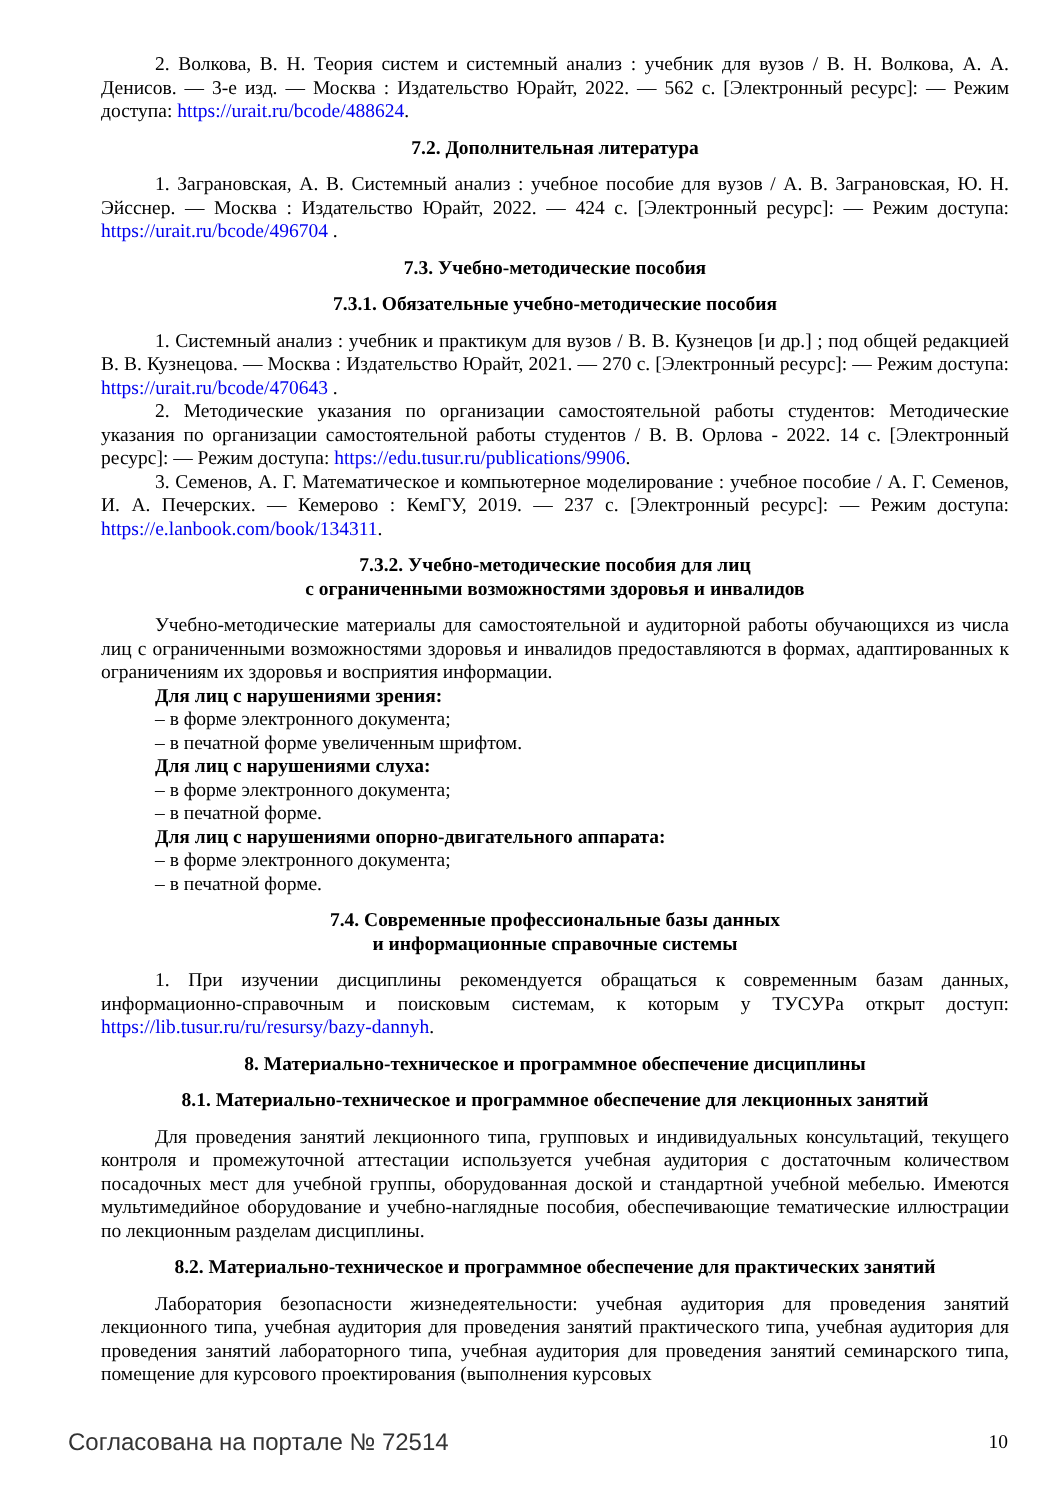2. Волкова, В. Н. Теория систем и системный анализ : учебник для вузов / В. Н. Волкова, А. А. Денисов. — 3-е изд. — Москва : Издательство Юрайт, 2022. — 562 с. [Электронный ресурс]: — Режим доступа: https://urait.ru/bcode/488624.
7.2. Дополнительная литература
1. Заграновская, А. В. Системный анализ : учебное пособие для вузов / А. В. Заграновская, Ю. Н. Эйсснер. — Москва : Издательство Юрайт, 2022. — 424 с. [Электронный ресурс]: — Режим доступа: https://urait.ru/bcode/496704 .
7.3. Учебно-методические пособия
7.3.1. Обязательные учебно-методические пособия
1. Системный анализ : учебник и практикум для вузов / В. В. Кузнецов [и др.] ; под общей редакцией В. В. Кузнецова. — Москва : Издательство Юрайт, 2021. — 270 с. [Электронный ресурс]: — Режим доступа: https://urait.ru/bcode/470643 .
2. Методические указания по организации самостоятельной работы студентов: Методические указания по организации самостоятельной работы студентов / В. В. Орлова - 2022. 14 с. [Электронный ресурс]: — Режим доступа: https://edu.tusur.ru/publications/9906.
3. Семенов, А. Г. Математическое и компьютерное моделирование : учебное пособие / А. Г. Семенов, И. А. Печерских. — Кемерово : КемГУ, 2019. — 237 с. [Электронный ресурс]: — Режим доступа: https://e.lanbook.com/book/134311.
7.3.2. Учебно-методические пособия для лиц
с ограниченными возможностями здоровья и инвалидов
Учебно-методические материалы для самостоятельной и аудиторной работы обучающихся из числа лиц с ограниченными возможностями здоровья и инвалидов предоставляются в формах, адаптированных к ограничениям их здоровья и восприятия информации.
Для лиц с нарушениями зрения:
– в форме электронного документа;
– в печатной форме увеличенным шрифтом.
Для лиц с нарушениями слуха:
– в форме электронного документа;
– в печатной форме.
Для лиц с нарушениями опорно-двигательного аппарата:
– в форме электронного документа;
– в печатной форме.
7.4. Современные профессиональные базы данных
и информационные справочные системы
1. При изучении дисциплины рекомендуется обращаться к современным базам данных, информационно-справочным и поисковым системам, к которым у ТУСУРа открыт доступ: https://lib.tusur.ru/ru/resursy/bazy-dannyh.
8. Материально-техническое и программное обеспечение дисциплины
8.1. Материально-техническое и программное обеспечение для лекционных занятий
Для проведения занятий лекционного типа, групповых и индивидуальных консультаций, текущего контроля и промежуточной аттестации используется учебная аудитория с достаточным количеством посадочных мест для учебной группы, оборудованная доской и стандартной учебной мебелью. Имеются мультимедийное оборудование и учебно-наглядные пособия, обеспечивающие тематические иллюстрации по лекционным разделам дисциплины.
8.2. Материально-техническое и программное обеспечение для практических занятий
Лаборатория безопасности жизнедеятельности: учебная аудитория для проведения занятий лекционного типа, учебная аудитория для проведения занятий практического типа, учебная аудитория для проведения занятий лабораторного типа, учебная аудитория для проведения занятий семинарского типа, помещение для курсового проектирования (выполнения курсовых
Согласована на портале № 72514 10